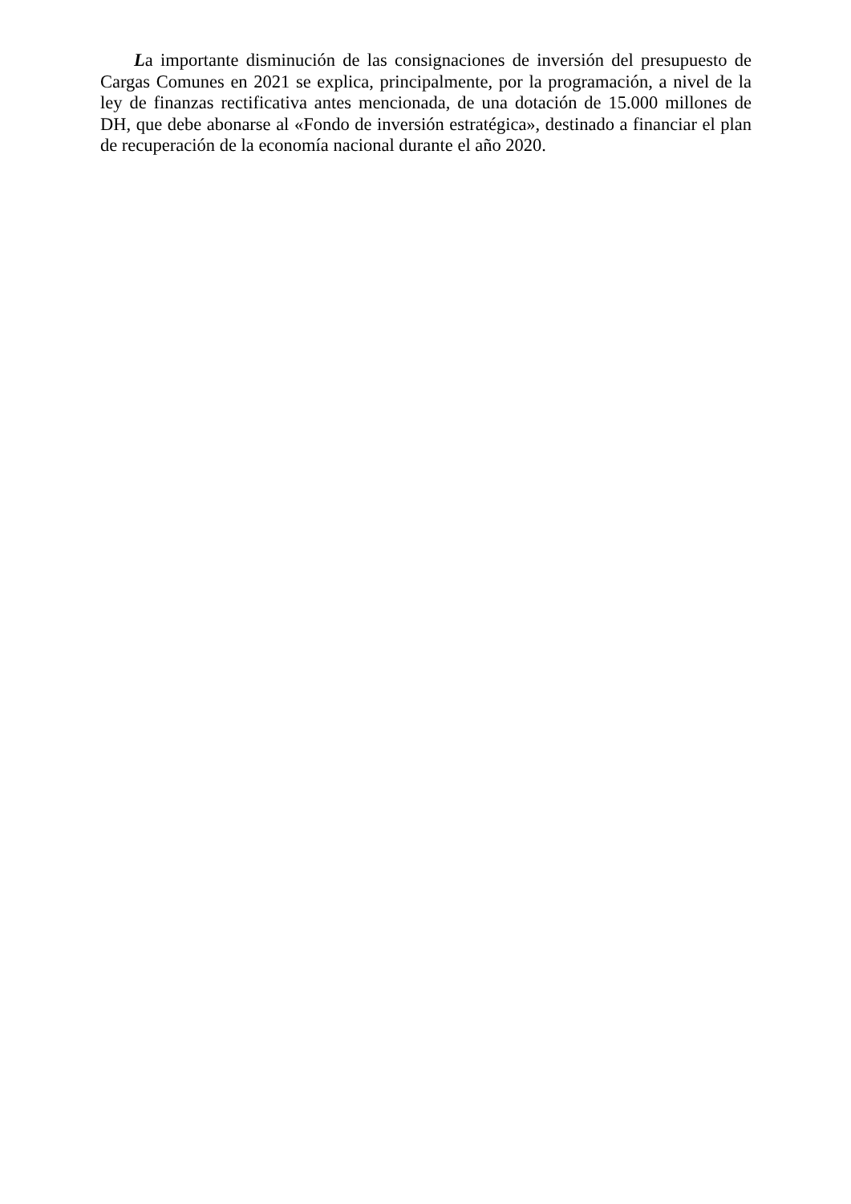La importante disminución de las consignaciones de inversión del presupuesto de Cargas Comunes en 2021 se explica, principalmente, por la programación, a nivel de la ley de finanzas rectificativa antes mencionada, de una dotación de 15.000 millones de DH, que debe abonarse al «Fondo de inversión estratégica», destinado a financiar el plan de recuperación de la economía nacional durante el año 2020.